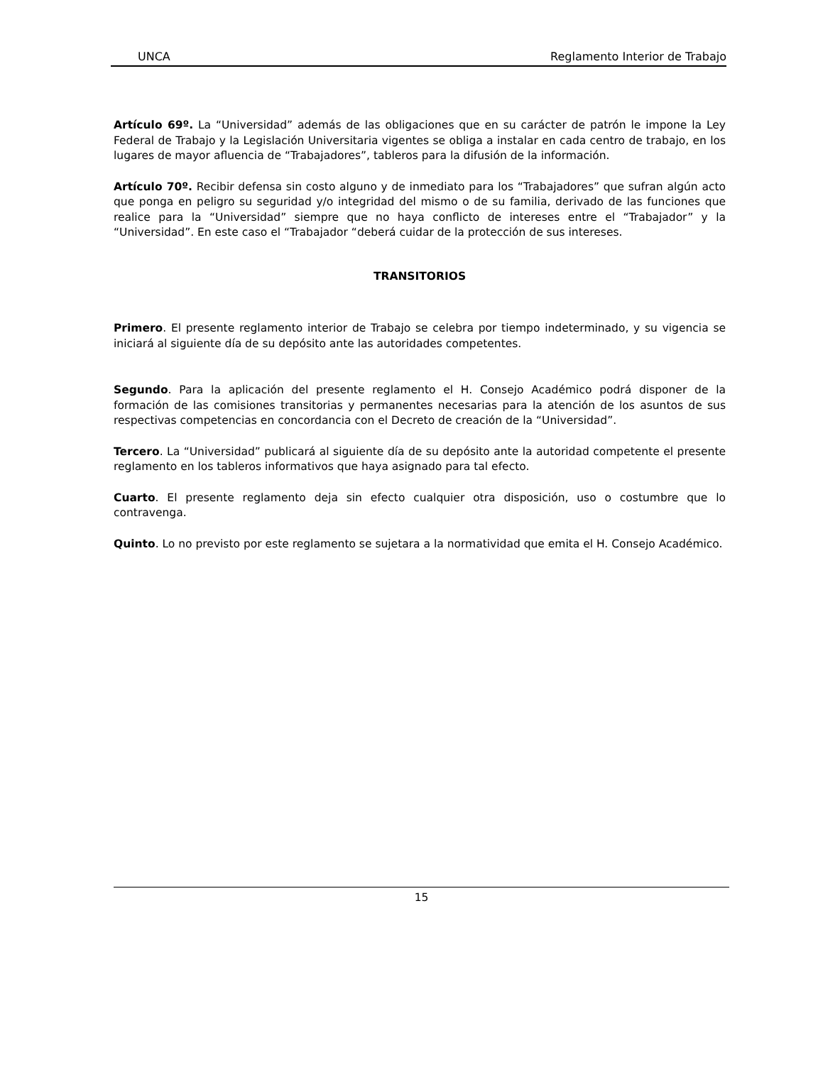UNCA Reglamento Interior de Trabajo
Artículo 69º. La “Universidad” además de las obligaciones que en su carácter de patrón le impone la Ley Federal de Trabajo y la Legislación Universitaria vigentes se obliga a instalar en cada centro de trabajo, en los lugares de mayor afluencia de “Trabajadores”, tableros para la difusión de la información.
Artículo 70º. Recibir defensa sin costo alguno y de inmediato para los “Trabajadores” que sufran algún acto que ponga en peligro su seguridad y/o integridad del mismo o de su familia, derivado de las funciones que realice para la “Universidad” siempre que no haya conflicto de intereses entre el “Trabajador” y la “Universidad”. En este caso el “Trabajador “deberá cuidar de la protección de sus intereses.
TRANSITORIOS
Primero. El presente reglamento interior de Trabajo se celebra por tiempo indeterminado, y su vigencia se iniciará al siguiente día de su depósito ante las autoridades competentes.
Segundo. Para la aplicación del presente reglamento el H. Consejo Académico podrá disponer de la formación de las comisiones transitorias y permanentes necesarias para la atención de los asuntos de sus respectivas competencias en concordancia con el Decreto de creación de la “Universidad”.
Tercero. La “Universidad” publicará al siguiente día de su depósito ante la autoridad competente el presente reglamento en los tableros informativos que haya asignado para tal efecto.
Cuarto. El presente reglamento deja sin efecto cualquier otra disposición, uso o costumbre que lo contravenga.
Quinto. Lo no previsto por este reglamento se sujetara a la normatividad que emita el H. Consejo Académico.
15